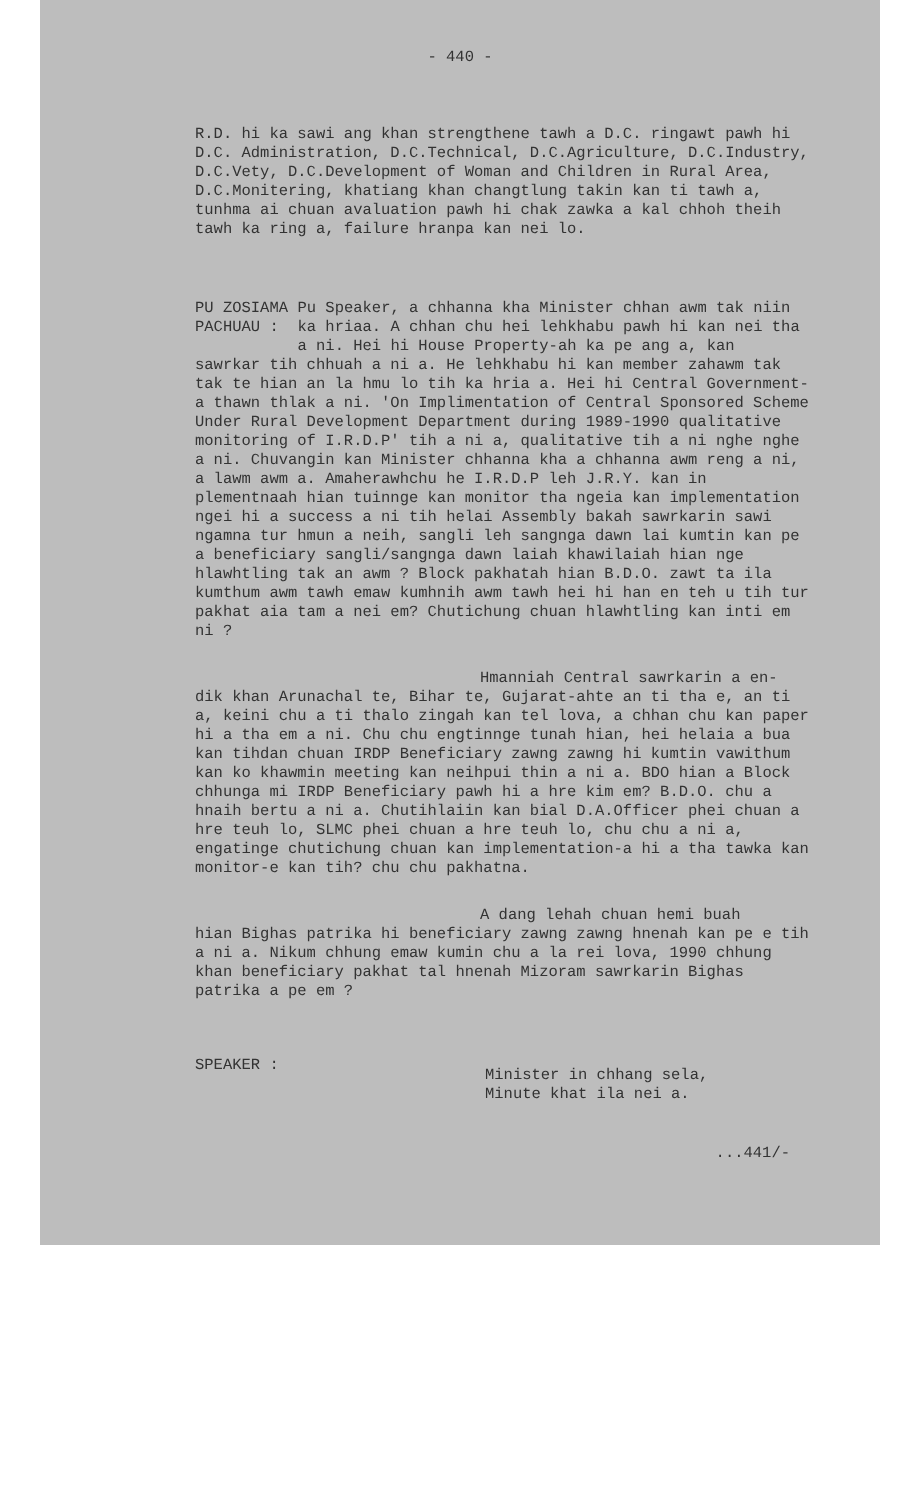- 440 -
R.D. hi ka sawi ang khan strengthene tawh a D.C. ringawt pawh hi D.C. Administration, D.C.Technical, D.C.Agriculture, D.C.Industry, D.C.Vety, D.C.Development of Woman and Children in Rural Area, D.C.Monitering, khatiang khan changtlung takin kan ti tawh a, tunhma ai chuan avaluation pawh hi chak zawka a kal chhoh theih tawh ka ring a, failure hranpa kan nei lo.
PU ZOSIAMA PACHUAU : Pu Speaker, a chhanna kha Minister chhan awm tak niin ka hriaa. A chhan chu hei lehkhabu pawh hi kan nei tha a ni. Hei hi House Property-ah ka pe ang a, kan
sawrkar tih chhuah a ni a. He lehkhabu hi kan member zahawm tak tak te hian an la hmu lo tih ka hria a. Hei hi Central Government-a thawn thlak a ni. 'On Implimentation of Central Sponsored Scheme Under Rural Development Department during 1989-1990 qualitative monitoring of I.R.D.P' tih a ni a, qualitative tih a ni nghe nghe a ni. Chuvangin kan Minister chhanna kha a chhanna awm reng a ni, a lawm awm a. Amaherawhchu he I.R.D.P leh J.R.Y. kan in plementnaah hian tuinnge kan monitor tha ngeia kan implementation ngei hi a success a ni tih helai Assembly bakah sawrkarin sawi ngamna tur hmun a neih, sangli leh sangnga dawn lai kumtin kan pe a beneficiary sangli/sangnga dawn laiah khawilaiah hian nge hlawhtling tak an awm ? Block pakhatah hian B.D.O. zawt ta ila kumthum awm tawh emaw kumhnih awm tawh hei hi han en teh u tih tur pakhat aia tam a nei em? Chutichung chuan hlawhtling kan inti em ni ?
Hmanniah Central sawrkarin a en-
dik khan Arunachal te, Bihar te, Gujarat-ahte an ti tha e, an ti a, keini chu a ti thalo zingah kan tel lova, a chhan chu kan paper hi a tha em a ni. Chu chu engtinnge tunah hian, hei helaia a bua kan tihdan chuan IRDP Beneficiary zawng zawng hi kumtin vawithum kan ko khawmin meeting kan neihpui thin a ni a. BDO hian a Block chhunga mi IRDP Beneficiary pawh hi a hre kim em? B.D.O. chu a hnaih bertu a ni a. Chutihlaiin kan bial D.A.Officer phei chuan a hre teuh lo, SLMC phei chuan a hre teuh lo, chu chu a ni a, engatinge chutichung chuan kan implementation-a hi a tha tawka kan monitor-e kan tih? chu chu pakhatna.
A dang lehah chuan hemi buah
hian Bighas patrika hi beneficiary zawng zawng hnenah kan pe e tih a ni a. Nikum chhung emaw kumin chu a la rei lova, 1990 chhung khan beneficiary pakhat tal hnenah Mizoram sawrkarin Bighas patrika a pe em ?
SPEAKER :
Minister in chhang sela,
Minute khat ila nei a.
...441/-